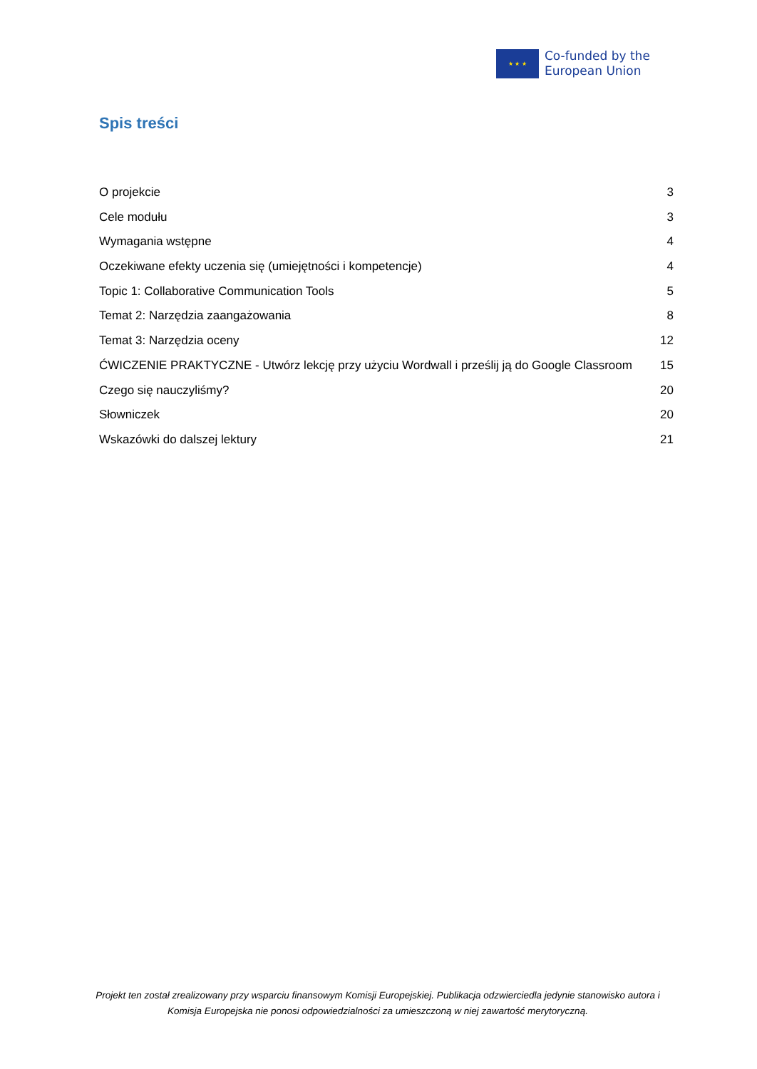★ ★ ★
Co-funded by the
European Union
Spis treści
O projekcie 3
Cele modułu 3
Wymagania wstępne 4
Oczekiwane efekty uczenia się (umiejętności i kompetencje) 4
Topic 1: Collaborative Communication Tools 5
Temat 2: Narzędzia zaangażowania 8
Temat 3: Narzędzia oceny 12
ĆWICZENIE PRAKTYCZNE - Utwórz lekcję przy użyciu Wordwall i prześlij ją do Google Classroom 15
Czego się nauczyliśmy? 20
Słowniczek 20
Wskazówki do dalszej lektury 21
Projekt ten został zrealizowany przy wsparciu finansowym Komisji Europejskiej. Publikacja odzwierciedla jedynie stanowisko autora i Komisja Europejska nie ponosi odpowiedzialności za umieszczoną w niej zawartość merytoryczną.